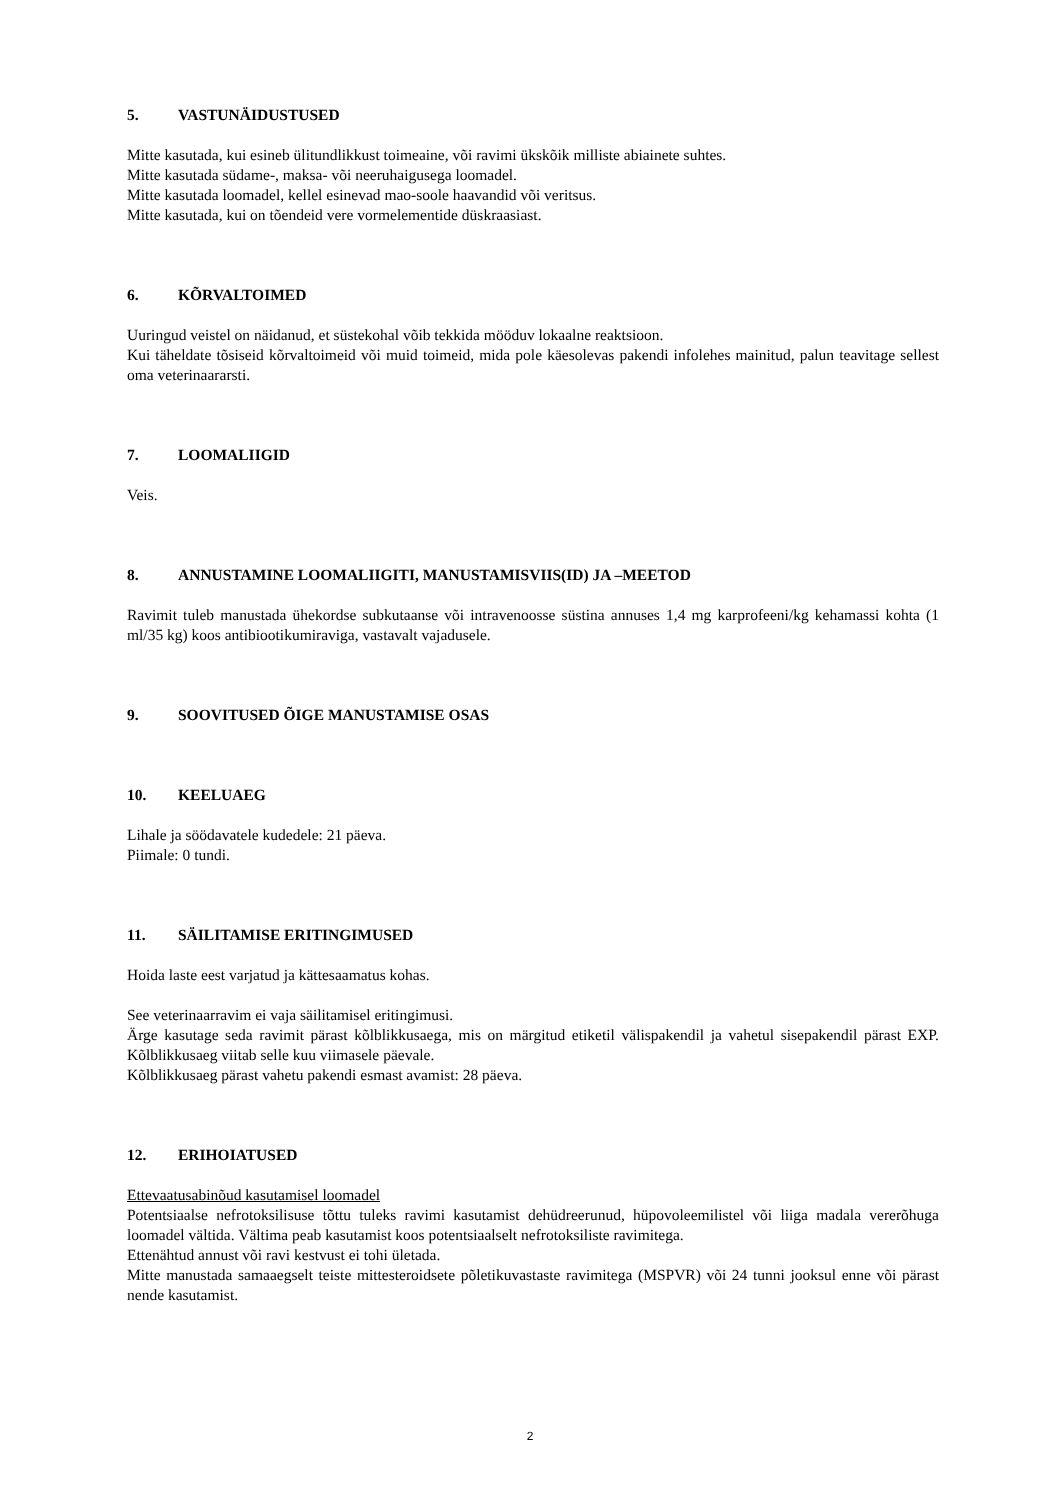5. VASTUNÄIDUSTUSED
Mitte kasutada, kui esineb ülitundlikkust toimeaine, või ravimi ükskõik milliste abiainete suhtes.
Mitte kasutada südame-, maksa- või neeruhaigusega loomadel.
Mitte kasutada loomadel, kellel esinevad mao-soole haavandid või veritsus.
Mitte kasutada, kui on tõendeid vere vormelementide düskraasiast.
6. KÕRVALTOIMED
Uuringud veistel on näidanud, et süstekohal võib tekkida mööduv lokaalne reaktsioon.
Kui täheldate tõsiseid kõrvaltoimeid või muid toimeid, mida pole käesolevas pakendi infolehes mainitud, palun teavitage sellest oma veterinaararsti.
7. LOOMALIIGID
Veis.
8. ANNUSTAMINE LOOMALIIGITI, MANUSTAMISVIIS(ID) JA –MEETOD
Ravimit tuleb manustada ühekordse subkutaanse või intravenoosse süstina annuses 1,4 mg karprofeeni/kg kehamassi kohta (1 ml/35 kg) koos antibiootikumiraviga, vastavalt vajadusele.
9. SOOVITUSED ÕIGE MANUSTAMISE OSAS
10. KEELUAEG
Lihale ja söödavatele kudedele: 21 päeva.
Piimale: 0 tundi.
11. SÄILITAMISE ERITINGIMUSED
Hoida laste eest varjatud ja kättesaamatus kohas.
See veterinaarravim ei vaja säilitamisel eritingimusi.
Ärge kasutage seda ravimit pärast kõlblikkusaega, mis on märgitud etiketil välispakendil ja vahetul sisepakendil pärast EXP. Kõlblikkusaeg viitab selle kuu viimasele päevale.
Kõlblikkusaeg pärast vahetu pakendi esmast avamist: 28 päeva.
12. ERIHOIATUSED
Ettevaatusabinõud kasutamisel loomadel
Potentsiaalse nefrotoksilisuse tõttu tuleks ravimi kasutamist dehüdreerunud, hüpovoleemilistel või liiga madala vererõhuga loomadel vältida. Vältima peab kasutamist koos potentsiaalselt nefrotoksiliste ravimitega.
Ettenähtud annust või ravi kestvust ei tohi ületada.
Mitte manustada samaaegselt teiste mittesteroidsete põletikuvastaste ravimitega (MSPVR) või 24 tunni jooksul enne või pärast nende kasutamist.
2